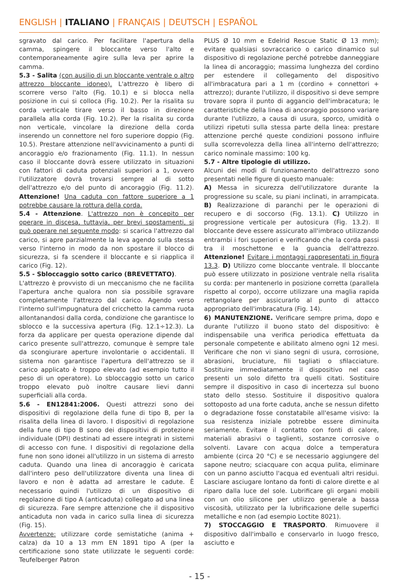ENGLISH | ITALIANO | FRANÇAIS | DEUTSCH | ESPAÑOL
sgravato dal carico. Per facilitare l'apertura della camma, spingere il bloccante verso l'alto e contemporaneamente agire sulla leva per aprire la camma.
5.3 - Salita (con ausilio di un bloccante ventrale o altro attrezzo bloccante idoneo). L'attrezzo è libero di scorrere verso l'alto (Fig. 10.1) e si blocca nella posizione in cui si colloca (Fig. 10.2). Per la risalita su corda verticale tirare verso il basso in direzione parallela alla corda (Fig. 10.2). Per la risalita su corda non verticale, vincolare la direzione della corda inserendo un connettore nel foro superiore doppio (Fig. 10.5). Prestare attenzione nell'avvicinamento a punti di ancoraggio e/o frazionamento (Fig. 11.1). In nessun caso il bloccante dovrà essere utilizzato in situazioni con fattori di caduta potenziali superiori a 1, ovvero l'utilizzatore dovrà trovarsi sempre al di sotto dell'attrezzo e/o del punto di ancoraggio (Fig. 11.2). Attenzione! Una caduta con fattore superiore a 1 potrebbe causare la rottura della corda.
5.4 - Attenzione. L'attrezzo non è concepito per operare in discesa, tuttavia, per brevi spostamenti, si può operare nel seguente modo: si scarica l'attrezzo dal carico, si apre parzialmente la leva agendo sulla stessa verso l'interno in modo da non spostare il blocco di sicurezza, si fa scendere il bloccante e si riapplica il carico (Fig. 12).
5.5 - Sbloccaggio sotto carico (BREVETTATO).
L'attrezzo è provvisto di un meccanismo che ne facilita l'apertura anche qualora non sia possibile sgravare completamente l'attrezzo dal carico. Agendo verso l'interno sull'impugnatura del cricchetto la camma ruota allontanandosi dalla corda, condizione che garantisce lo sblocco e la successiva apertura (Fig. 12.1÷12.3). La forza da applicare per questa operazione dipende dal carico presente sull'attrezzo, comunque è sempre tale da scongiurare aperture involontarie o accidentali. Il sistema non garantisce l'apertura dell'attrezzo se il carico applicato è troppo elevato (ad esempio tutto il peso di un operatore). Lo sbloccaggio sotto un carico troppo elevato può inoltre causare lievi danni superficiali alla corda.
5.6 - EN12841:2006. Questi attrezzi sono dei dispositivi di regolazione della fune di tipo B, per la risalita della linea di lavoro. I dispositivi di regolazione della fune di tipo B sono dei dispositivi di protezione individuale (DPI) destinati ad essere integrati in sistemi di accesso con fune. I dispositivi di regolazione della fune non sono idonei all'utilizzo in un sistema di arresto caduta. Quando una linea di ancoraggio è caricata dall'intero peso dell'utilizzatore diventa una linea di lavoro e non è adatta ad arrestare le cadute. È necessario quindi l'utilizzo di un dispositivo di regolazione di tipo A (anticaduta) collegato ad una linea di sicurezza. Fare sempre attenzione che il dispositivo anticaduta non vada in carico sulla linea di sicurezza (Fig. 15).
Avvertenze: utilizzare corde semistatiche (anima + calza) da 10 a 13 mm EN 1891 tipo A (per la certificazione sono state utilizzate le seguenti corde: Teufelberger Patron
PLUS Ø 10 mm e Edelrid Rescue Static Ø 13 mm); evitare qualsiasi sovraccarico o carico dinamico sul dispositivo di regolazione perché potrebbe danneggiare la linea di ancoraggio; massima lunghezza del cordino per estendere il collegamento del dispositivo all'imbracatura pari a 1 m (cordino + connettori + attrezzo); durante l'utilizzo, il dispositivo si deve sempre trovare sopra il punto di aggancio dell'imbracatura; le caratteristiche della linea di ancoraggio possono variare durante l'utilizzo, a causa di usura, sporco, umidità o utilizzi ripetuti sulla stessa parte della linea: prestare attenzione perché queste condizioni possono influire sulla scorrevolezza della linea all'interno dell'attrezzo; carico nominale massimo: 100 kg.
5.7 - Altre tipologie di utilizzo.
Alcuni dei modi di funzionamento dell'attrezzo sono presentati nelle figure di questo manuale:
A) Messa in sicurezza dell'utilizzatore durante la progressione su scale, su piani inclinati, in arrampicata. B) Realizzazione di paranchi per le operazioni di recupero e di soccorso (Fig. 13.1). C) Utilizzo in progressione verticale per autosicura (Fig. 13.2). Il bloccante deve essere assicurato all'imbraco utilizzando entrambi i fori superiori e verificando che la corda passi tra il moschettone e la guancia dell'attrezzo. Attenzione! Evitare i montaggi rappresentati in figura 13.3. D) Utilizzo come bloccante ventrale. Il bloccante può essere utilizzato in posizione ventrale nella risalita su corda: per mantenerlo in posizione corretta (parallela rispetto al corpo), occorre utilizzare una maglia rapida rettangolare per assicurarlo al punto di attacco appropriato dell'imbracatura (Fig. 14).
6) MANUTENZIONE. Verificare sempre prima, dopo e durante l'utilizzo il buono stato del dispositivo: è indispensabile una verifica periodica effettuata da personale competente e abilitato almeno ogni 12 mesi. Verificare che non vi siano segni di usura, corrosione, abrasioni, bruciature, fili tagliati o sfilacciature. Sostituire immediatamente il dispositivo nel caso presenti un solo difetto tra quelli citati. Sostituire sempre il dispositivo in caso di incertezza sul buono stato dello stesso. Sostituire il dispositivo qualora sottoposto ad una forte caduta, anche se nessun difetto o degradazione fosse constatabile all'esame visivo: la sua resistenza iniziale potrebbe essere diminuita seriamente. Evitare il contatto con fonti di calore, materiali abrasivi o taglienti, sostanze corrosive o solventi. Lavare con acqua dolce a temperatura ambiente (circa 20 °C) e se necessario aggiungere del sapone neutro; sciacquare con acqua pulita, eliminare con un panno asciutto l'acqua ed eventuali altri residui. Lasciare asciugare lontano da fonti di calore dirette e al riparo dalla luce del sole. Lubrificare gli organi mobili con un olio silicone per utilizzo generale a bassa viscosità, utilizzato per la lubrificazione delle superfici metalliche e non (ad esempio Loctite 8021).
7) STOCCAGGIO E TRASPORTO. Rimuovere il dispositivo dall'imballo e conservarlo in luogo fresco, asciutto e
- 15 -